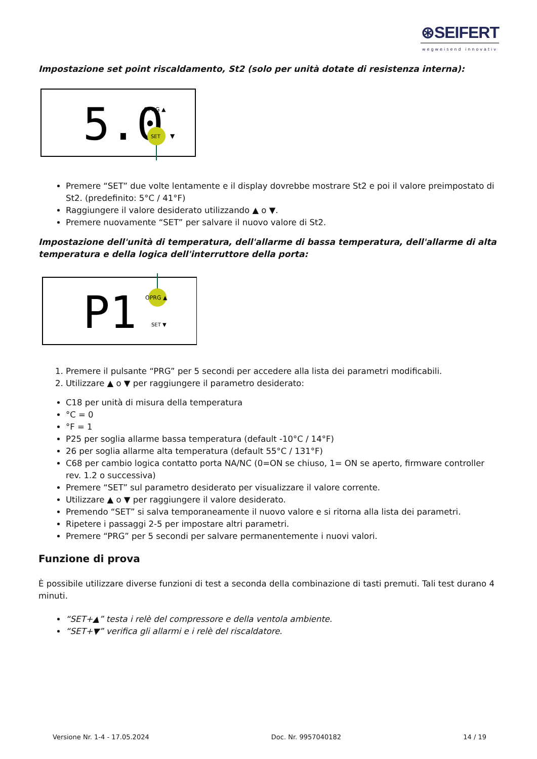⊛SEIFERT
wegweisend innovativ
Impostazione set point riscaldamento, St2 (solo per unità dotate di resistenza interna):
5.0
OPRG ▲
SET
▼
Premere “SET” due volte lentamente e il display dovrebbe mostrare St2 e poi il valore preimpostato di St2. (predefinito: 5°C / 41°F)
Raggiungere il valore desiderato utilizzando ▲ o ▼.
Premere nuovamente “SET” per salvare il nuovo valore di St2.
Impostazione dell'unità di temperatura, dell'allarme di bassa temperatura, dell'allarme di alta temperatura e della logica dell'interruttore della porta:
P1
OPRG ▲
SET ▼
1. Premere il pulsante “PRG” per 5 secondi per accedere alla lista dei parametri modificabili.
2. Utilizzare ▲ o ▼ per raggiungere il parametro desiderato:
C18 per unità di misura della temperatura
°C = 0
°F = 1
P25 per soglia allarme bassa temperatura (default -10°C / 14°F)
26 per soglia allarme alta temperatura (default 55°C / 131°F)
C68 per cambio logica contatto porta NA/NC (0=ON se chiuso, 1= ON se aperto, firmware controller rev. 1.2 o successiva)
Premere “SET” sul parametro desiderato per visualizzare il valore corrente.
Utilizzare ▲ o ▼ per raggiungere il valore desiderato.
Premendo “SET” si salva temporaneamente il nuovo valore e si ritorna alla lista dei parametri.
Ripetere i passaggi 2-5 per impostare altri parametri.
Premere “PRG” per 5 secondi per salvare permanentemente i nuovi valori.
Funzione di prova
È possibile utilizzare diverse funzioni di test a seconda della combinazione di tasti premuti. Tali test durano 4 minuti.
“SET+▲” testa i relè del compressore e della ventola ambiente.
“SET+▼” verifica gli allarmi e i relè del riscaldatore.
Versione Nr. 1-4 - 17.05.2024 Doc. Nr. 9957040182 14 / 19